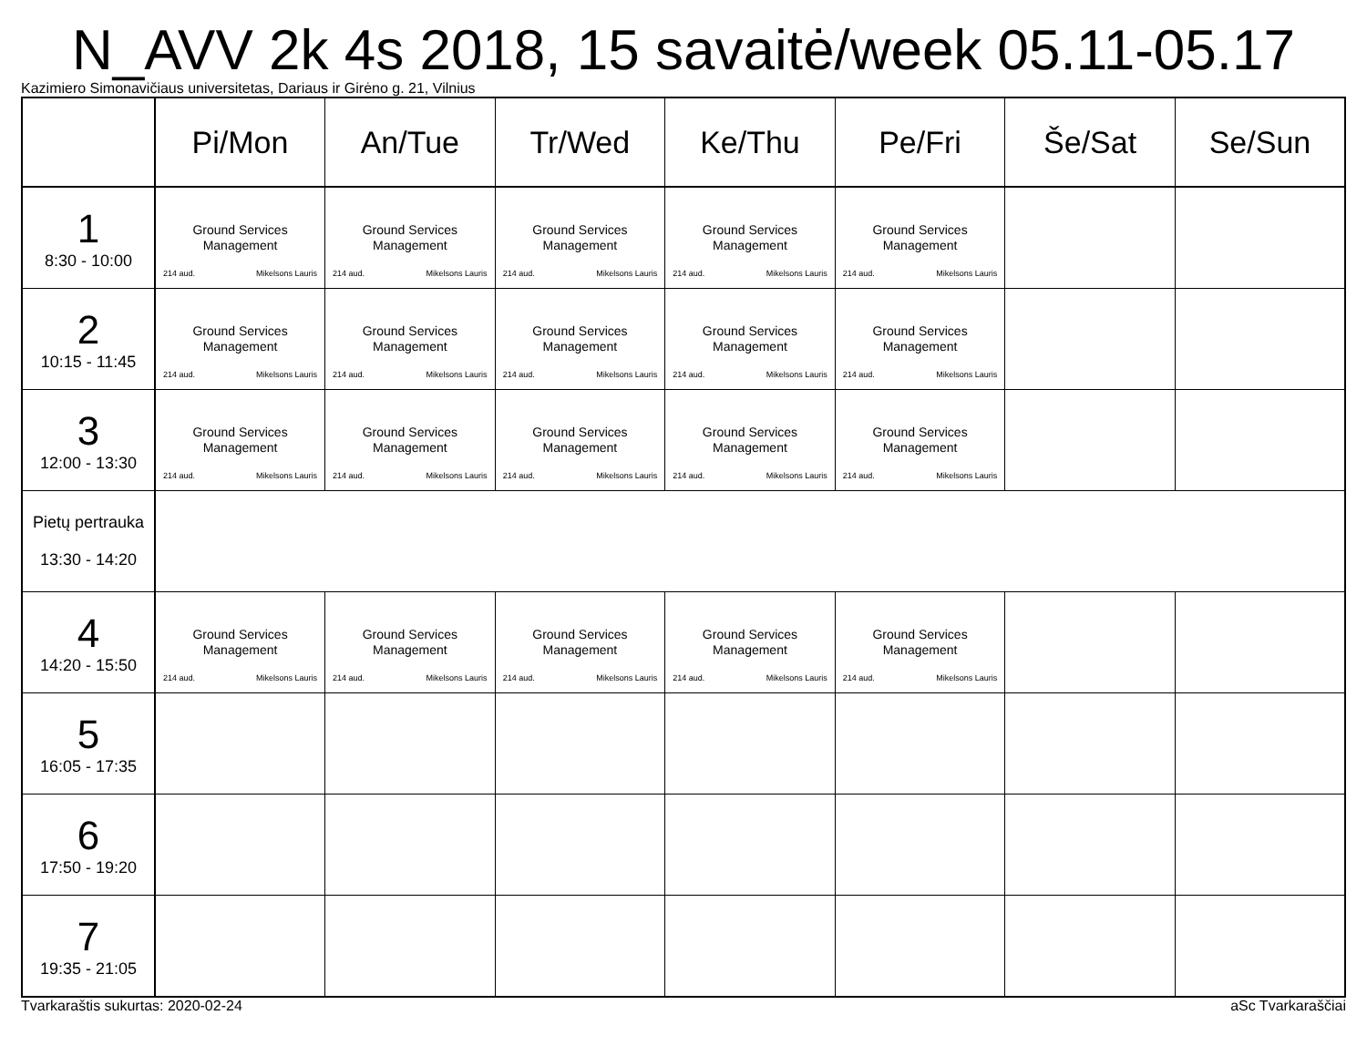N_AVV 2k 4s 2018, 15 savaitė/week 05.11-05.17
Kazimiero Simonavičiaus universitetas, Dariaus ir Girėno g. 21, Vilnius
| | Pi/Mon | An/Tue | Tr/Wed | Ke/Thu | Pe/Fri | Še/Sat | Se/Sun |
| --- | --- | --- | --- | --- | --- | --- | --- |
| 1 8:30 - 10:00 | Ground Services Management 214 aud. Mikelsons Lauris | Ground Services Management 214 aud. Mikelsons Lauris | Ground Services Management 214 aud. Mikelsons Lauris | Ground Services Management 214 aud. Mikelsons Lauris | Ground Services Management 214 aud. Mikelsons Lauris | | |
| 2 10:15 - 11:45 | Ground Services Management 214 aud. Mikelsons Lauris | Ground Services Management 214 aud. Mikelsons Lauris | Ground Services Management 214 aud. Mikelsons Lauris | Ground Services Management 214 aud. Mikelsons Lauris | Ground Services Management 214 aud. Mikelsons Lauris | | |
| 3 12:00 - 13:30 | Ground Services Management 214 aud. Mikelsons Lauris | Ground Services Management 214 aud. Mikelsons Lauris | Ground Services Management 214 aud. Mikelsons Lauris | Ground Services Management 214 aud. Mikelsons Lauris | Ground Services Management 214 aud. Mikelsons Lauris | | |
| Pietų pertrauka 13:30 - 14:20 | | | | | | | |
| 4 14:20 - 15:50 | Ground Services Management 214 aud. Mikelsons Lauris | Ground Services Management 214 aud. Mikelsons Lauris | Ground Services Management 214 aud. Mikelsons Lauris | Ground Services Management 214 aud. Mikelsons Lauris | Ground Services Management 214 aud. Mikelsons Lauris | | |
| 5 16:05 - 17:35 | | | | | | | |
| 6 17:50 - 19:20 | | | | | | | |
| 7 19:35 - 21:05 | | | | | | | |
Tvarkaraštis sukurtas: 2020-02-24 aSc Tvarkaraščiai